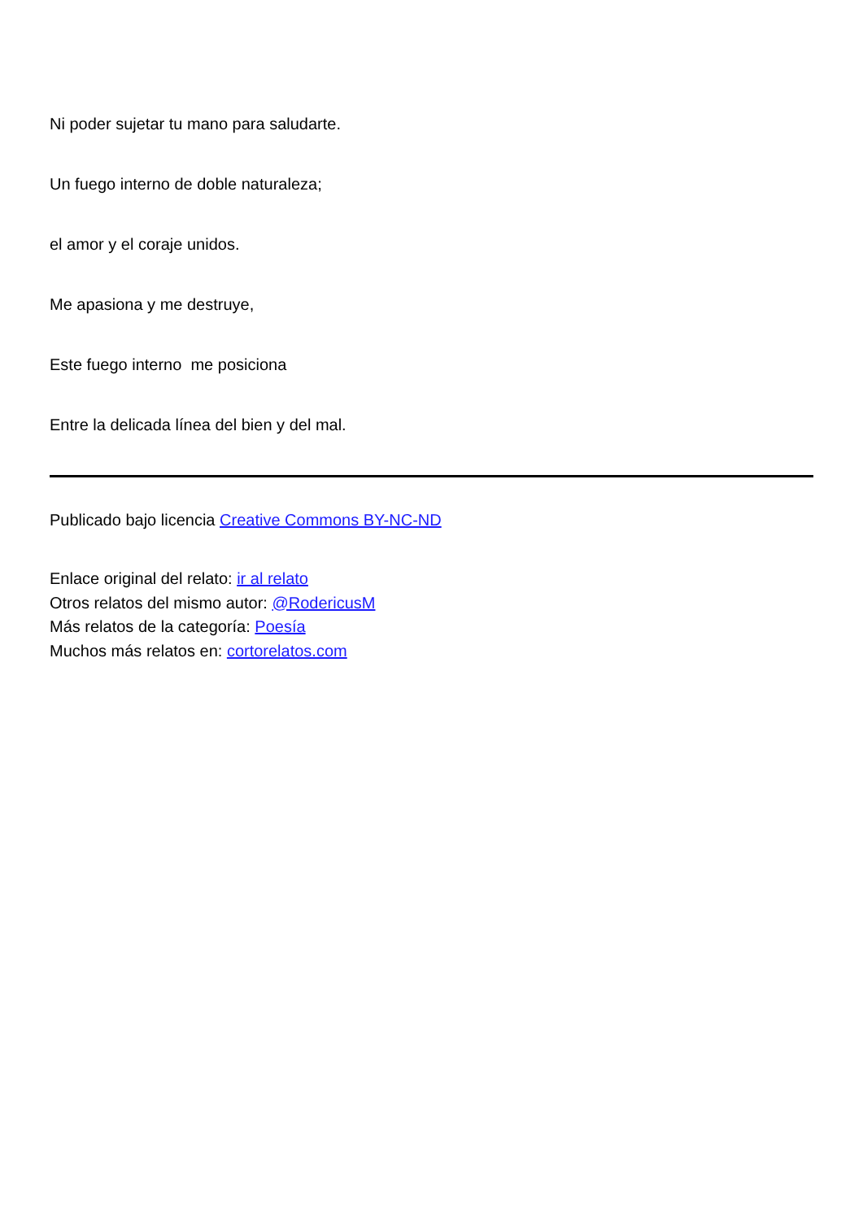Ni poder sujetar tu mano para saludarte.
Un fuego interno de doble naturaleza;
el amor y el coraje unidos.
Me apasiona y me destruye,
Este fuego interno me posiciona
Entre la delicada línea del bien y del mal.
Publicado bajo licencia Creative Commons BY-NC-ND
Enlace original del relato: ir al relato
Otros relatos del mismo autor: @RodericusM
Más relatos de la categoría: Poesía
Muchos más relatos en: cortorelatos.com